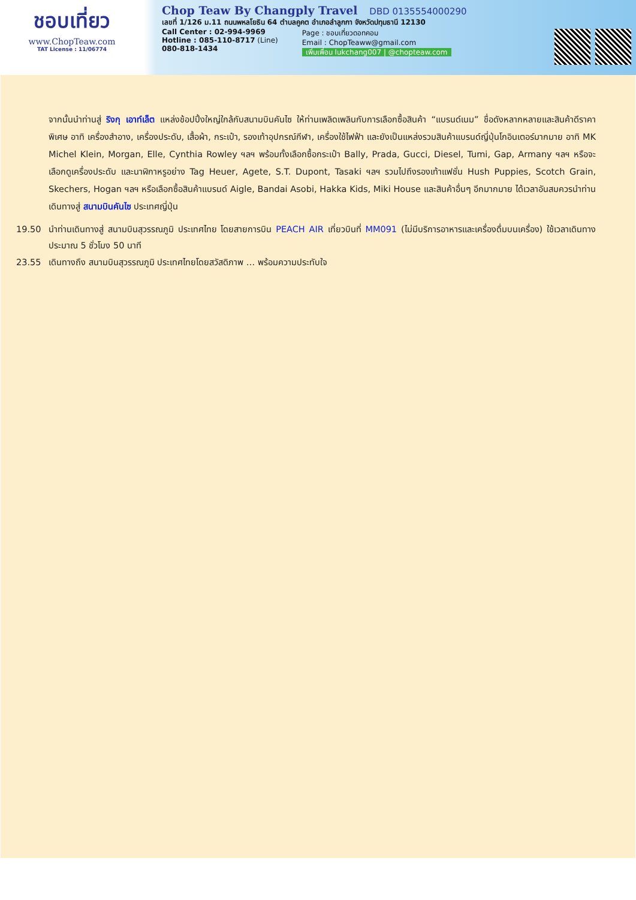ชอบเที่ยว
www.ChopTeaw.com
TAT License : 11/06774
Chop Teaw By Changply Travel DBD 0135554000290
เลขที่ 1/126 ม.11 ถนนพหลโยธิน 64 ตำบลคูคต อำเภอลำลูกกา จังหวัดปทุมธานี 12130
Call Center : 02-994-9969
Hotline : 085-110-8717 (Line)
080-818-1434
Page : ชอบเที่ยวดอทคอม
Email : ChopTeaww@gmail.com
เพิ่มเพื่อน lukchang007 | @chopteaw.com
จากนั้นนำท่านสู่ ริงกุ เอาท์เล็ต แหล่งช้อปปิ้งใหญ่ใกล้กับสนามบินคันไซ ให้ท่านเพลิดเพลินกับการเลือกซื้อสินค้า “แบรนด์เนม” ชื่อดังหลากหลายและสินค้าดีราคาพิเศษ อาทิ เครื่องสำอาง, เครื่องประดับ, เสื้อผ้า, กระเป๋า, รองเท้าอุปกรณ์กีฬา, เครื่องใช้ไฟฟ้า และยังเป็นแหล่งรวมสินค้าแบรนด์ญี่ปุ่นโกอินเตอร์มากมาย อาทิ MK Michel Klein, Morgan, Elle, Cynthia Rowley ฯลฯ พร้อมทั้งเลือกซื้อกระเป๋า Bally, Prada, Gucci, Diesel, Tumi, Gap, Armany ฯลฯ หรือจะเลือกดูเครื่องประดับ และนาฬิกาหรูอย่าง Tag Heuer, Agete, S.T. Dupont, Tasaki ฯลฯ รวมไปถึงรองเท้าแฟชั่น Hush Puppies, Scotch Grain, Skechers, Hogan ฯลฯ หรือเลือกซื้อสินค้าแบรนด์ Aigle, Bandai Asobi, Hakka Kids, Miki House และสินค้าอื่นๆ อีกมากมาย ได้เวลาอันสมควรนำท่านเดินทางสู่ สนามบินคันไซ ประเทศญี่ปุ่น
19.50 นำท่านเดินทางสู่ สนามบินสุวรรณภูมิ ประเทศไทย โดยสายการบิน PEACH AIR เที่ยวบินที่ MM091 (ไม่มีบริการอาหารและเครื่องดื่มบนเครื่อง) ใช้เวลาเดินทางประมาณ 5 ชั่วโมง 50 นาที
23.55 เดินทางถึง สนามบินสุวรรณภูมิ ประเทศไทยโดยสวัสดิภาพ … พร้อมความประทับใจ